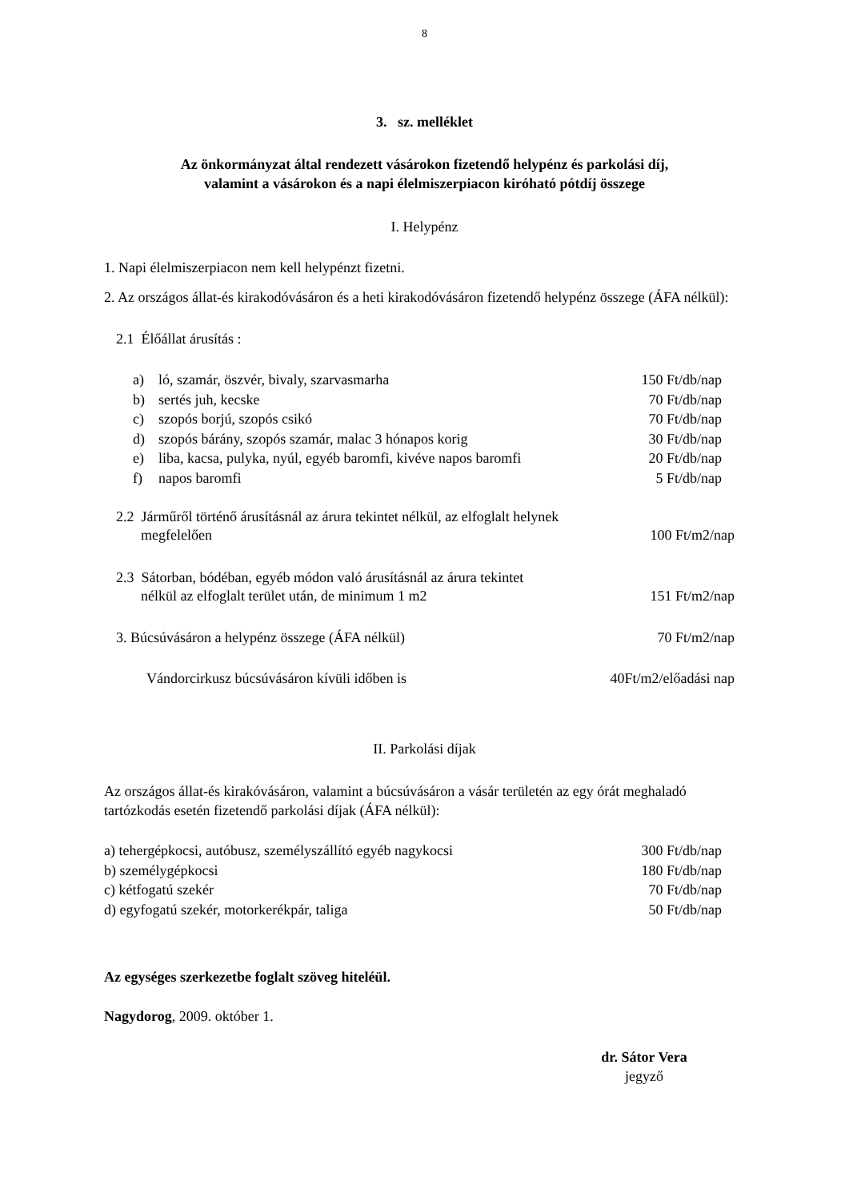8
3. sz. melléklet
Az önkormányzat által rendezett vásárokon fizetendő helypénz és parkolási díj,
valamint a vásárokon és a napi élelmiszerpiacon kiróható pótdíj összege
I. Helypénz
1. Napi élelmiszerpiacon nem kell helypénzt fizetni.
2. Az országos állat-és kirakodóvásáron és a heti kirakodóvásáron fizetendő helypénz összege (ÁFA nélkül):
2.1 Élőállat árusítás :
a) ló, szamár, öszvér, bivaly, szarvasmarha 150 Ft/db/nap
b) sertés juh, kecske 70 Ft/db/nap
c) szopós borjú, szopós csikó 70 Ft/db/nap
d) szopós bárány, szopós szamár, malac 3 hónapos korig 30 Ft/db/nap
e) liba, kacsa, pulyka, nyúl, egyéb baromfi, kivéve napos baromfi 20 Ft/db/nap
f) napos baromfi 5 Ft/db/nap
2.2 Járműről történő árusításnál az árura tekintet nélkül, az elfoglalt helynek
megfelelően 100 Ft/m2/nap
2.3 Sátorban, bódéban, egyéb módon való árusításnál az árura tekintet
nélkül az elfoglalt terület után, de minimum 1 m2 151 Ft/m2/nap
3. Búcsúvásáron a helypénz összege (ÁFA nélkül) 70 Ft/m2/nap
Vándorcirkusz búcsúvásáron kívüli időben is 40Ft/m2/előadási nap
II. Parkolási díjak
Az országos állat-és kirakóvásáron, valamint a búcsúvásáron a vásár területén az egy órát meghaladó tartózkodás esetén fizetendő parkolási díjak (ÁFA nélkül):
a) tehergépkocsi, autóbusz, személyszállító egyéb nagykocsi 300 Ft/db/nap
b) személygépkocsi 180 Ft/db/nap
c) kétfogatú szekér 70 Ft/db/nap
d) egyfogatú szekér, motorkerékpár, taliga 50 Ft/db/nap
Az egységes szerkezetbe foglalt szöveg hiteléül.
Nagydorog, 2009. október 1.
dr. Sátor Vera
jegyző